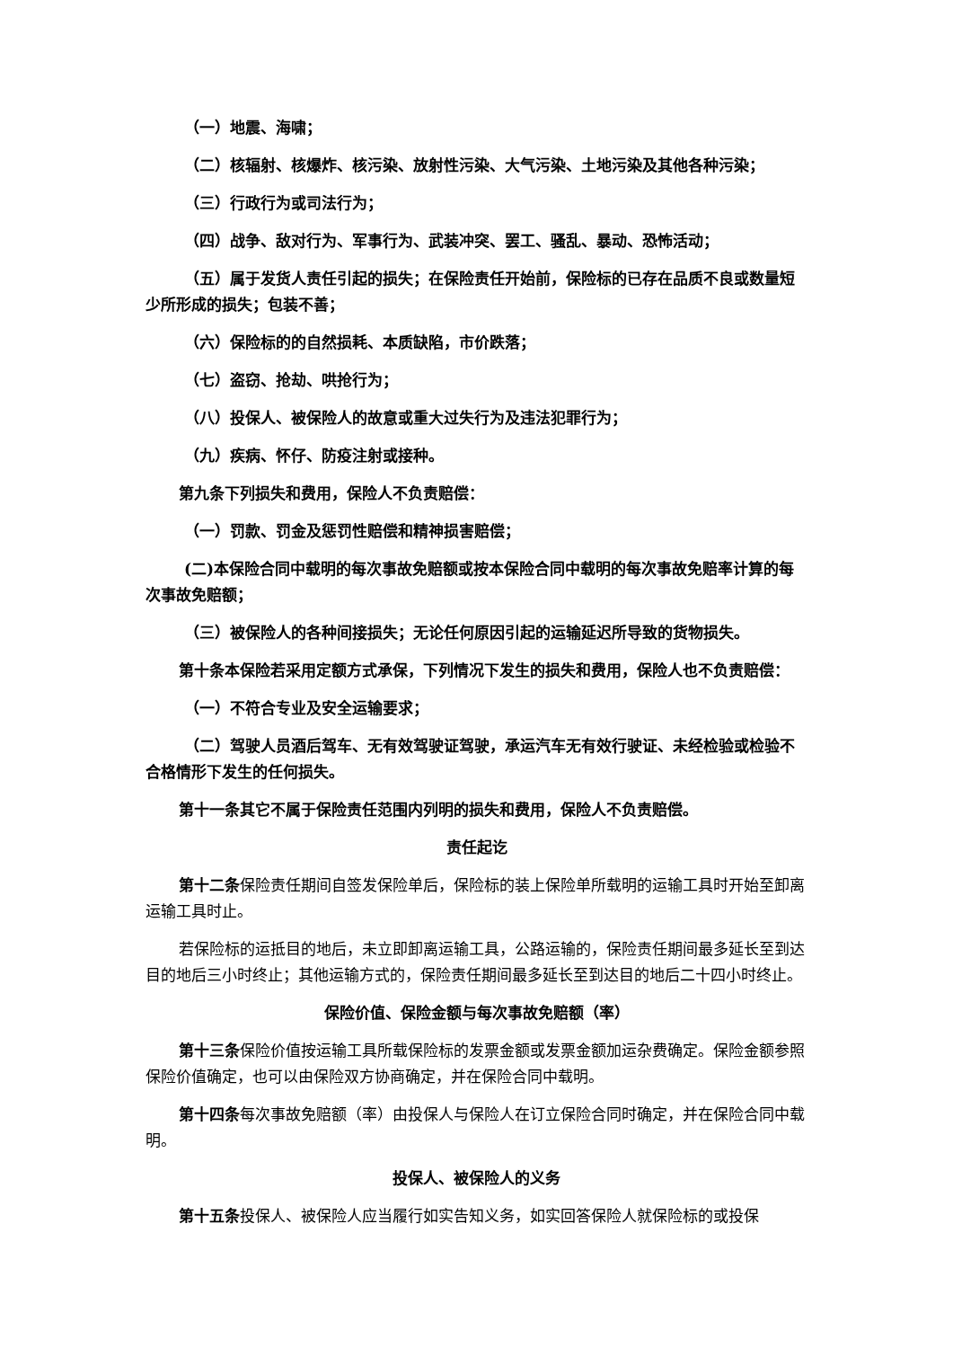（一）地震、海啸；
（二）核辐射、核爆炸、核污染、放射性污染、大气污染、土地污染及其他各种污染；
（三）行政行为或司法行为；
（四）战争、敌对行为、军事行为、武装冲突、罢工、骚乱、暴动、恐怖活动；
（五）属于发货人责任引起的损失；在保险责任开始前，保险标的已存在品质不良或数量短少所形成的损失；包装不善；
（六）保险标的的自然损耗、本质缺陷，市价跌落；
（七）盗窃、抢劫、哄抢行为；
（八）投保人、被保险人的故意或重大过失行为及违法犯罪行为；
（九）疾病、怀仔、防疫注射或接种。
第九条下列损失和费用，保险人不负责赔偿：
（一）罚款、罚金及惩罚性赔偿和精神损害赔偿；
(二)本保险合同中载明的每次事故免赔额或按本保险合同中载明的每次事故免赔率计算的每次事故免赔额；
（三）被保险人的各种间接损失；无论任何原因引起的运输延迟所导致的货物损失。
第十条本保险若采用定额方式承保，下列情况下发生的损失和费用，保险人也不负责赔偿：
（一）不符合专业及安全运输要求；
（二）驾驶人员酒后驾车、无有效驾驶证驾驶，承运汽车无有效行驶证、未经检验或检验不合格情形下发生的任何损失。
第十一条其它不属于保险责任范围内列明的损失和费用，保险人不负责赔偿。
责任起讫
第十二条保险责任期间自签发保险单后，保险标的装上保险单所载明的运输工具时开始至卸离运输工具时止。
若保险标的运抵目的地后，未立即卸离运输工具，公路运输的，保险责任期间最多延长至到达目的地后三小时终止；其他运输方式的，保险责任期间最多延长至到达目的地后二十四小时终止。
保险价值、保险金额与每次事故免赔额（率）
第十三条保险价值按运输工具所载保险标的发票金额或发票金额加运杂费确定。保险金额参照保险价值确定，也可以由保险双方协商确定，并在保险合同中载明。
第十四条每次事故免赔额（率）由投保人与保险人在订立保险合同时确定，并在保险合同中载明。
投保人、被保险人的义务
第十五条投保人、被保险人应当履行如实告知义务，如实回答保险人就保险标的或投保